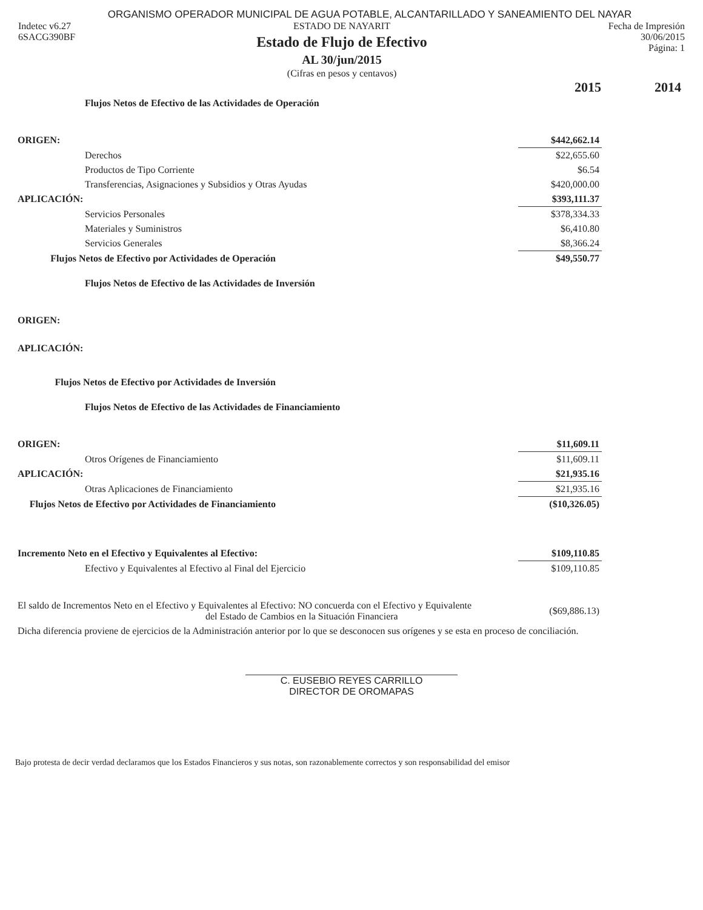ORGANISMO OPERADOR MUNICIPAL DE AGUA POTABLE, ALCANTARILLADO Y SANEAMIENTO DEL NAYAR
Indetec v6.27
6SACG390BF
ESTADO DE NAYARIT
Estado de Flujo de Efectivo
AL 30/jun/2015
(Cifras en pesos y centavos)
Fecha de Impresión
30/06/2015
Página: 1
| | 2015 | 2014 |
| Flujos Netos de Efectivo de las Actividades de Operación | | |
| ORIGEN: | $442,662.14 | |
| Derechos | $22,655.60 | |
| Productos de Tipo Corriente | $6.54 | |
| Transferencias, Asignaciones y Subsidios y Otras Ayudas | $420,000.00 | |
| APLICACIÓN: | $393,111.37 | |
| Servicios Personales | $378,334.33 | |
| Materiales y Suministros | $6,410.80 | |
| Servicios Generales | $8,366.24 | |
| Flujos Netos de Efectivo por Actividades de Operación | $49,550.77 | |
| Flujos Netos de Efectivo de las Actividades de Inversión | | |
| ORIGEN: | | |
| APLICACIÓN: | | |
| Flujos Netos de Efectivo por Actividades de Inversión | | |
| Flujos Netos de Efectivo de las Actividades de Financiamiento | | |
| ORIGEN: | $11,609.11 | |
| Otros Orígenes de Financiamiento | $11,609.11 | |
| APLICACIÓN: | $21,935.16 | |
| Otras Aplicaciones de Financiamiento | $21,935.16 | |
| Flujos Netos de Efectivo por Actividades de Financiamiento | ($10,326.05) | |
| Incremento Neto en el Efectivo y Equivalentes al Efectivo: | $109,110.85 | |
| Efectivo y Equivalentes al Efectivo al Final del Ejercicio | $109,110.85 | |
| El saldo de Incrementos Neto en el Efectivo y Equivalentes al Efectivo: NO concuerda con el Efectivo y Equivalente del Estado de Cambios en la Situación Financiera | ($69,886.13) | |
| Dicha diferencia proviene de ejercicios de la Administración anterior por lo que se desconocen sus orígenes y se esta en proceso de conciliación. | | |
C. EUSEBIO REYES CARRILLO
DIRECTOR DE OROMAPAS
Bajo protesta de decir verdad declaramos que los Estados Financieros y sus notas, son razonablemente correctos y son responsabilidad del emisor